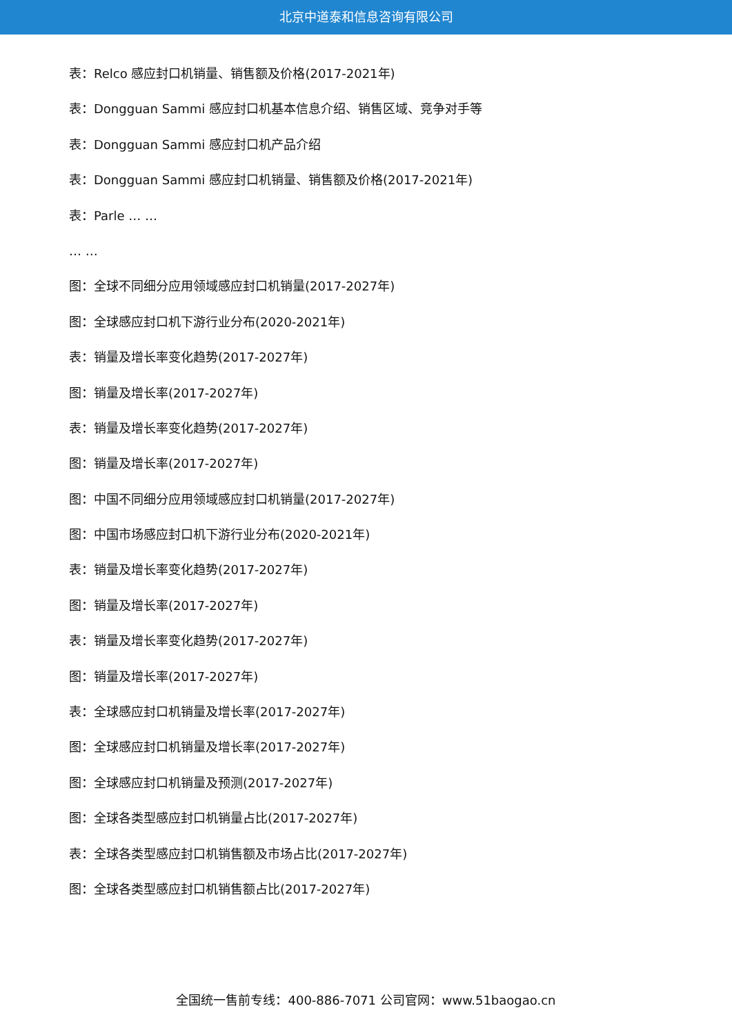北京中道泰和信息咨询有限公司
表：Relco 感应封口机销量、销售额及价格(2017-2021年)
表：Dongguan Sammi 感应封口机基本信息介绍、销售区域、竞争对手等
表：Dongguan Sammi 感应封口机产品介绍
表：Dongguan Sammi 感应封口机销量、销售额及价格(2017-2021年)
表：Parle … …
… …
图：全球不同细分应用领域感应封口机销量(2017-2027年)
图：全球感应封口机下游行业分布(2020-2021年)
表：销量及增长率变化趋势(2017-2027年)
图：销量及增长率(2017-2027年)
表：销量及增长率变化趋势(2017-2027年)
图：销量及增长率(2017-2027年)
图：中国不同细分应用领域感应封口机销量(2017-2027年)
图：中国市场感应封口机下游行业分布(2020-2021年)
表：销量及增长率变化趋势(2017-2027年)
图：销量及增长率(2017-2027年)
表：销量及增长率变化趋势(2017-2027年)
图：销量及增长率(2017-2027年)
表：全球感应封口机销量及增长率(2017-2027年)
图：全球感应封口机销量及增长率(2017-2027年)
图：全球感应封口机销量及预测(2017-2027年)
图：全球各类型感应封口机销量占比(2017-2027年)
表：全球各类型感应封口机销售额及市场占比(2017-2027年)
图：全球各类型感应封口机销售额占比(2017-2027年)
全国统一售前专线：400-886-7071 公司官网：www.51baogao.cn